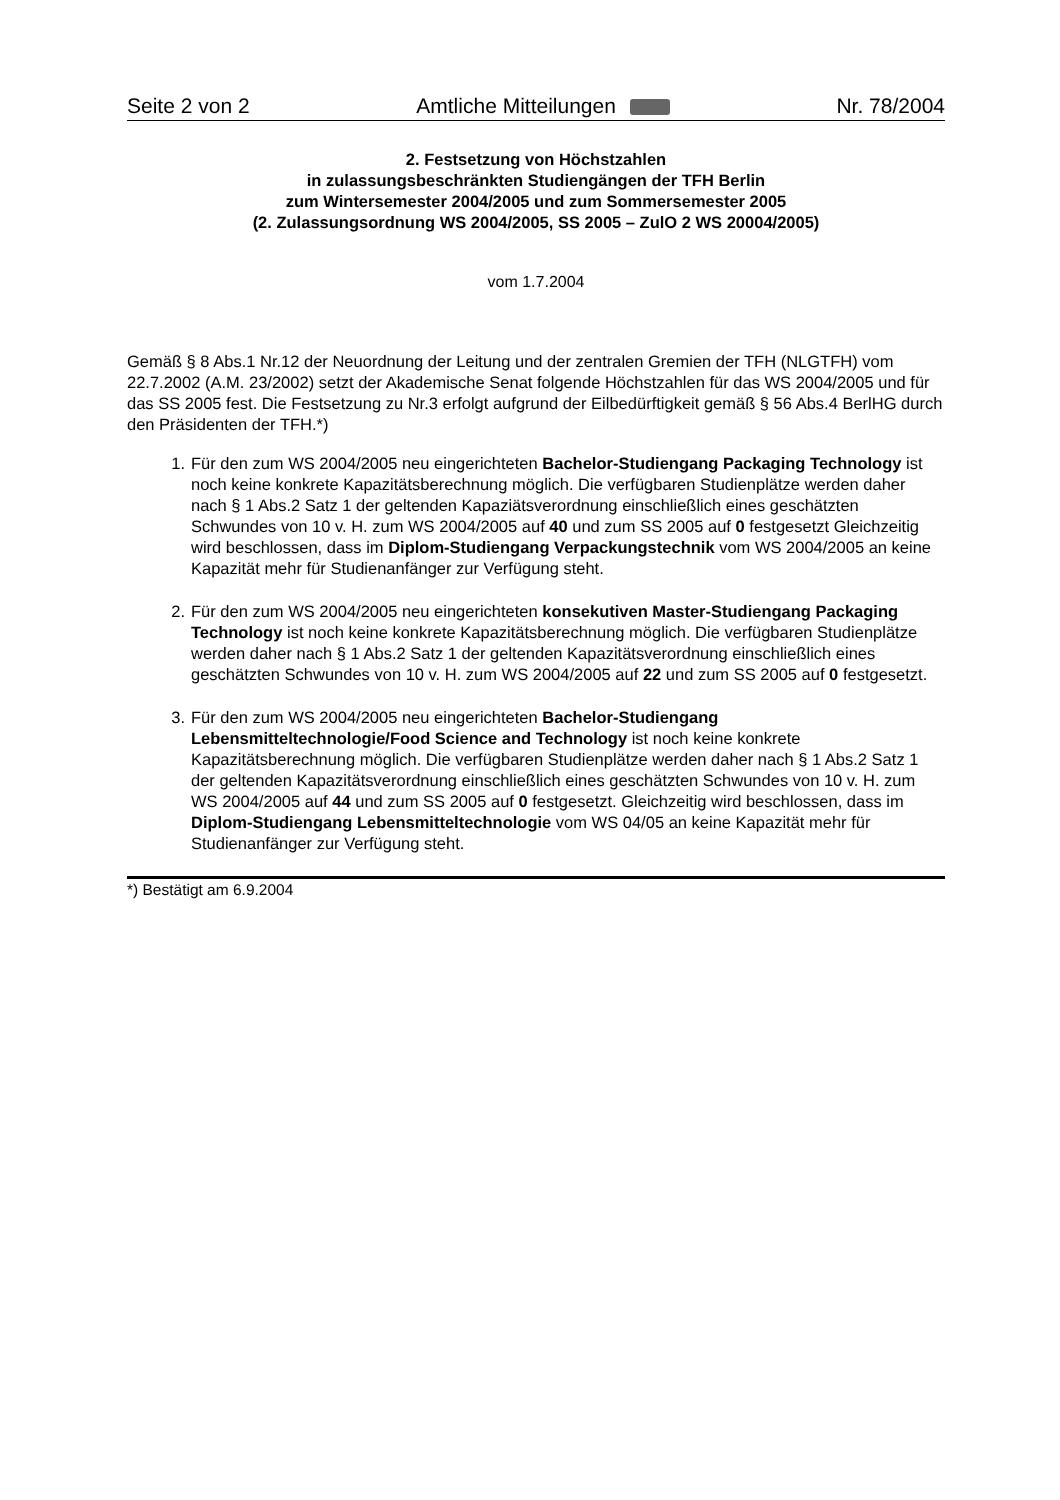Seite 2 von 2 Amtliche Mitteilungen Nr. 78/2004
2. Festsetzung von Höchstzahlen
in zulassungsbeschränkten Studiengängen der TFH Berlin
zum Wintersemester 2004/2005 und zum Sommersemester 2005
(2. Zulassungsordnung WS 2004/2005, SS 2005 – ZulO 2 WS 20004/2005)
vom 1.7.2004
Gemäß § 8 Abs.1 Nr.12 der Neuordnung der Leitung und der zentralen Gremien der TFH (NLGTFH) vom 22.7.2002 (A.M. 23/2002) setzt der Akademische Senat folgende Höchstzahlen für das WS 2004/2005 und für das SS 2005 fest. Die Festsetzung zu Nr.3 erfolgt aufgrund der Eilbedürftigkeit gemäß § 56 Abs.4 BerlHG durch den Präsidenten der TFH.*)
1. Für den zum WS 2004/2005 neu eingerichteten Bachelor-Studiengang Packaging Technology ist noch keine konkrete Kapazitätsberechnung möglich. Die verfügbaren Studienplätze werden daher nach § 1 Abs.2 Satz 1 der geltenden Kapaziätsverordnung einschließlich eines geschätzten Schwundes von 10 v. H. zum WS 2004/2005 auf 40 und zum SS 2005 auf 0 festgesetzt Gleichzeitig wird beschlossen, dass im Diplom-Studiengang Verpackungstechnik vom WS 2004/2005 an keine Kapazität mehr für Studienanfänger zur Verfügung steht.
2. Für den zum WS 2004/2005 neu eingerichteten konsekutiven Master-Studiengang Packaging Technology ist noch keine konkrete Kapazitätsberechnung möglich. Die verfügbaren Studienplätze werden daher nach § 1 Abs.2 Satz 1 der geltenden Kapazitätsverordnung einschließlich eines geschätzten Schwundes von 10 v. H. zum WS 2004/2005 auf 22 und zum SS 2005 auf 0 festgesetzt.
3. Für den zum WS 2004/2005 neu eingerichteten Bachelor-Studiengang Lebensmitteltechnologie/Food Science and Technology ist noch keine konkrete Kapazitätsberechnung möglich. Die verfügbaren Studienplätze werden daher nach § 1 Abs.2 Satz 1 der geltenden Kapazitätsverordnung einschließlich eines geschätzten Schwundes von 10 v. H. zum WS 2004/2005 auf 44 und zum SS 2005 auf 0 festgesetzt. Gleichzeitig wird beschlossen, dass im Diplom-Studiengang Lebensmitteltechnologie vom WS 04/05 an keine Kapazität mehr für Studienanfänger zur Verfügung steht.
*) Bestätigt am 6.9.2004